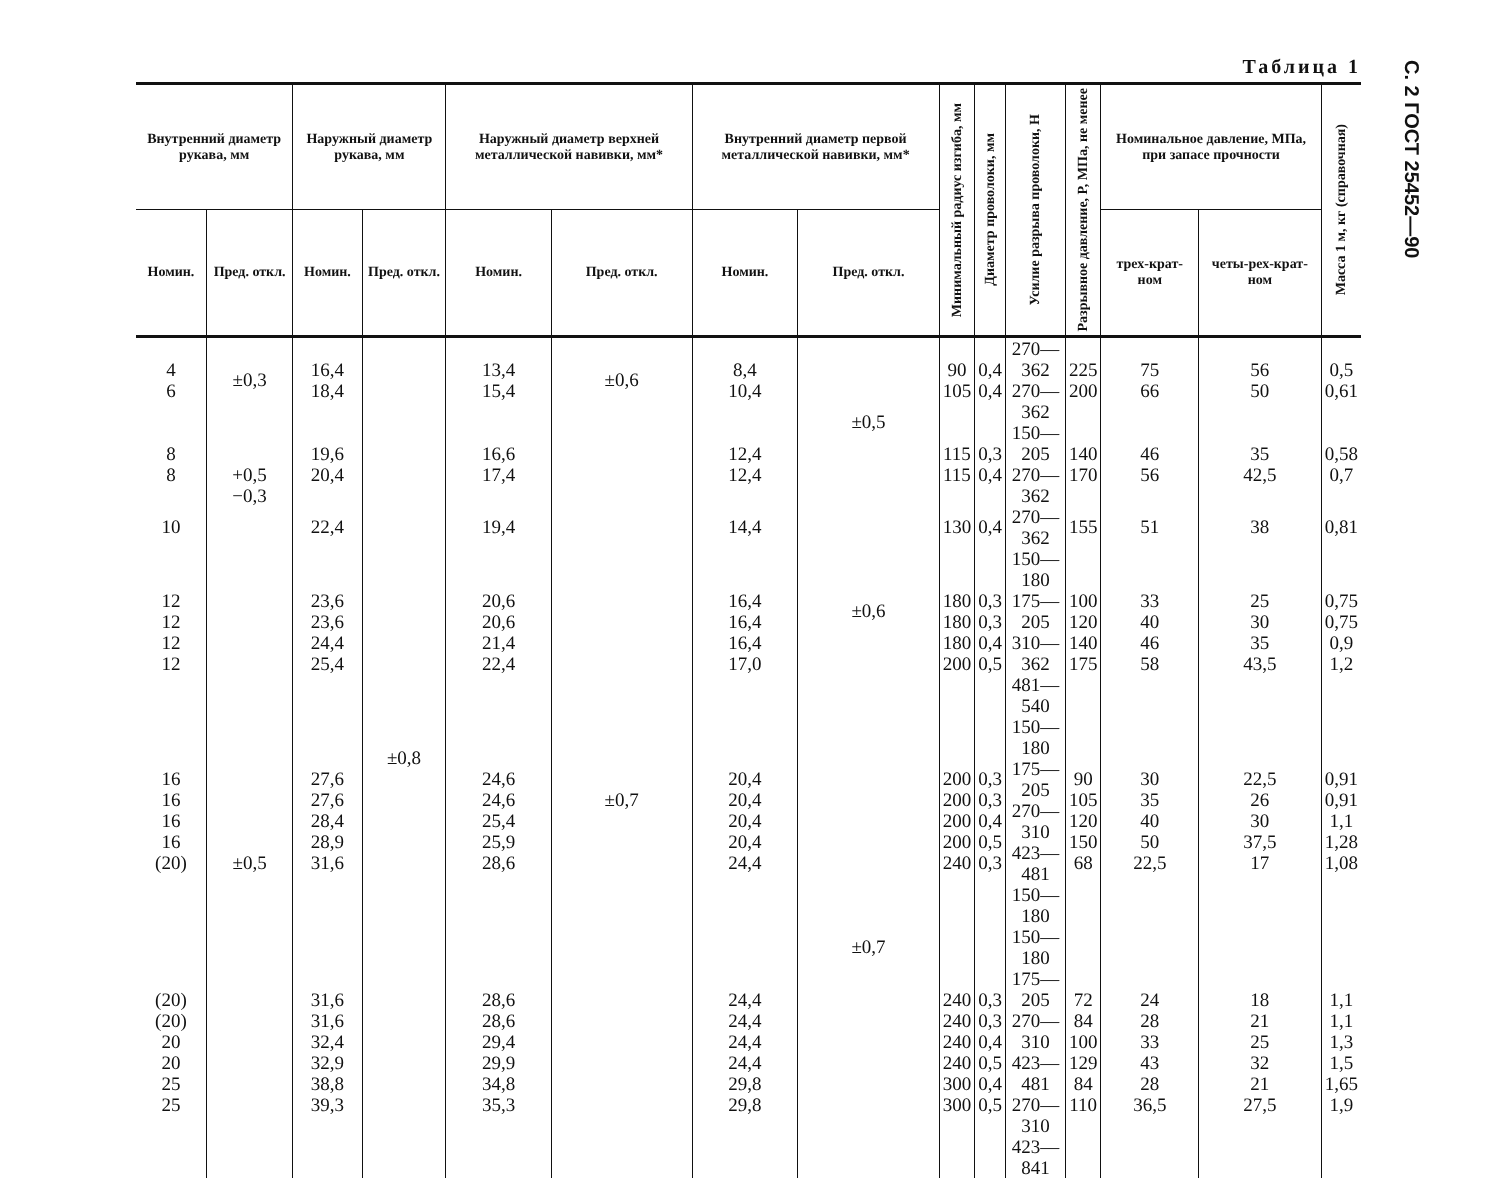С. 2 ГОСТ 25452—90
Таблица 1
| Внутренний диаметр рукава, мм | | Наружный диаметр рукава, мм | | Наружный диаметр верхней металлической навивки, мм* | | Внутренний диаметр первой металлической навивки, мм* | | Минимальный радиус изгиба, мм | Диаметр проволоки, мм | Усилие разрыва проволоки, Н | Разрывное давление, P, МПа, не менее | Номинальное давление, МПа, при запасе прочности | | Масса 1 м, кг (справочная) |
| --- | --- | --- | --- | --- | --- | --- | --- | --- | --- | --- | --- | --- | --- | --- |
| Номин. | Пред. откл. | Номин. | Пред. откл. | Номин. | Пред. откл. | Номин. | Пред. откл. | | | | | трех-крат-ном | четы-рех-крат-ном | |
| 4 6 | ±0,3 | 16,4 18,4 | ±0,8 | 13,4 15,4 | ±0,6 | 8,4 10,4 | ±0,5 | 90 105 | 0,4 0,4 | 270—362 270—362 | 225 200 | 75 66 | 56 50 | 0,5 0,61 |
| 8 8 | +0,5 −0,3 | 19,6 20,4 | | 16,6 17,4 | ±0,7 | 12,4 12,4 | | 115 115 | 0,3 0,4 | 150—205 270—362 | 140 170 | 46 56 | 35 42,5 | 0,58 0,7 |
| 10 | | 22,4 | | 19,4 | | 14,4 | ±0,6 | 130 | 0,4 | 270—362 | 155 | 51 | 38 | 0,81 |
| 12 12 12 12 | ±0,5 | 23,6 23,6 24,4 25,4 | | 20,6 20,6 21,4 22,4 | | 16,4 16,4 16,4 17,0 | | 180 180 180 200 | 0,3 0,3 0,4 0,5 | 150—180 175—205 310—362 481—540 | 100 120 140 175 | 33 40 46 58 | 25 30 35 43,5 | 0,75 0,75 0,9 1,2 |
| 16 16 16 16 (20) | | 27,6 27,6 28,4 28,9 31,6 | | 24,6 24,6 25,4 25,9 28,6 | | 20,4 20,4 20,4 20,4 24,4 | ±0,7 | 200 200 200 200 240 | 0,3 0,3 0,4 0,5 0,3 | 150—180 175—205 270—310 423—481 150—180 | 90 105 120 150 68 | 30 35 40 50 22,5 | 22,5 26 30 37,5 17 | 0,91 0,91 1,1 1,28 1,08 |
| (20) (20) 20 20 25 25 | | 31,6 31,6 32,4 32,9 38,8 39,3 | | 28,6 28,6 29,4 29,9 34,8 35,3 | | 24,4 24,4 24,4 24,4 29,8 29,8 | | 240 240 240 240 300 300 | 0,3 0,3 0,4 0,5 0,4 0,5 | 150—180 175—205 270—310 423—481 270—310 423—841 | 72 84 100 129 84 110 | 24 28 33 43 28 36,5 | 18 21 25 32 21 27,5 | 1,1 1,1 1,3 1,5 1,65 1,9 |